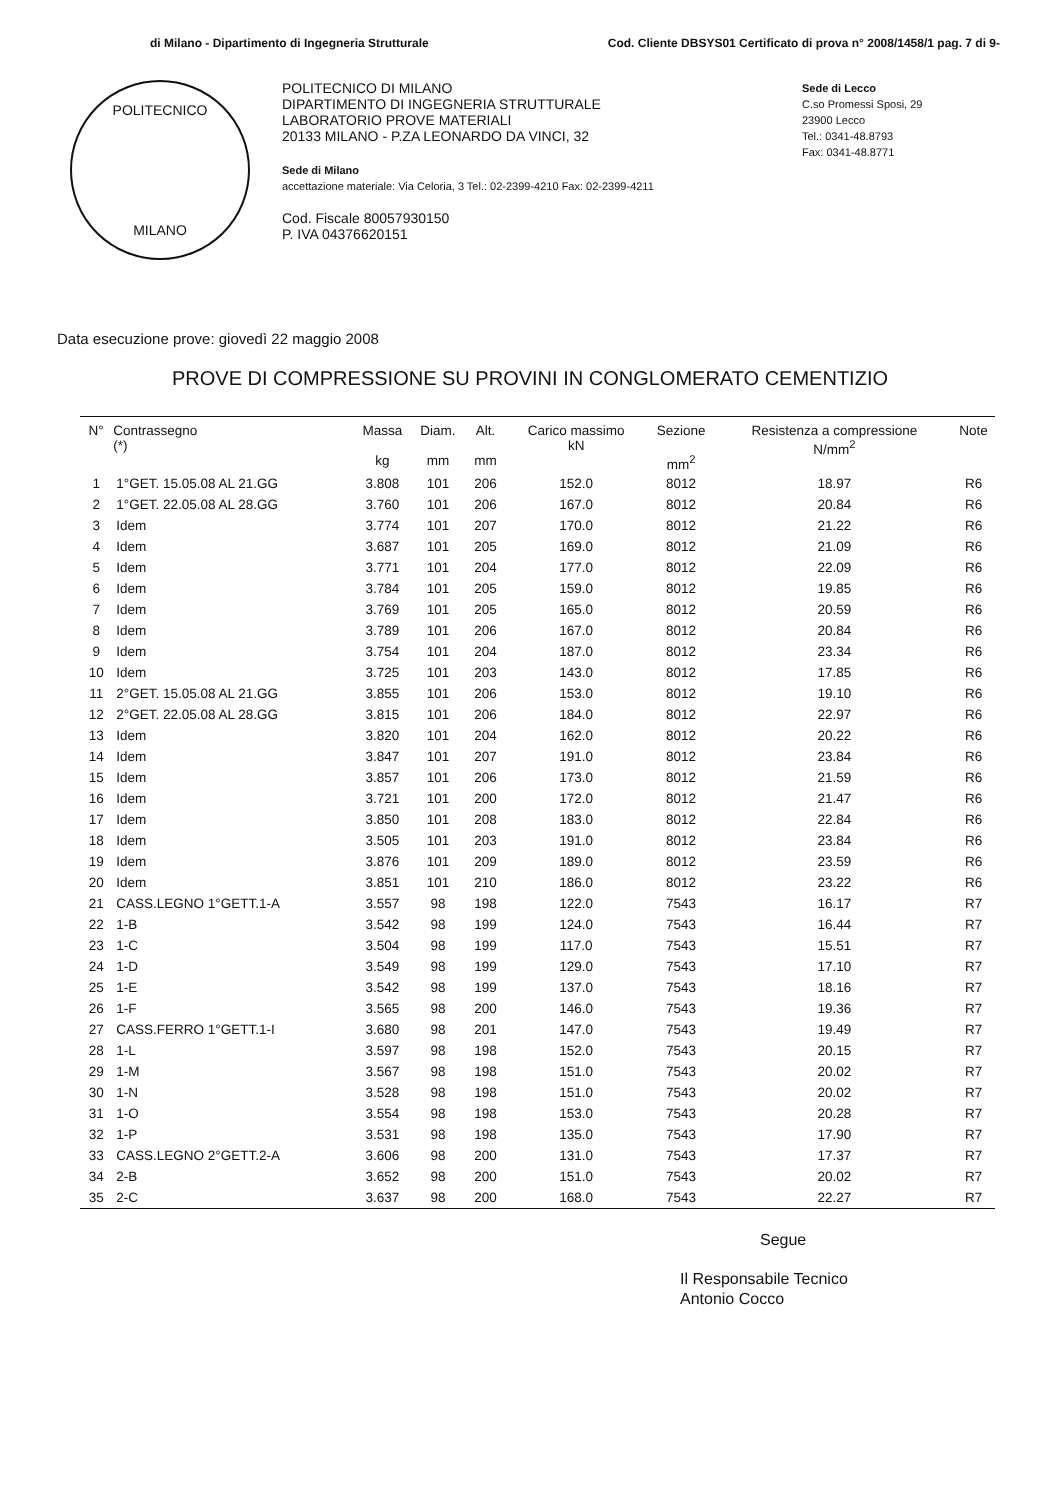di Milano - Dipartimento di Ingegneria Strutturale Cod. Cliente DBSYS01 Certificato di prova n° 2008/1458/1 pag. 7 di 9-
POLITECNICO
MILANO
POLITECNICO DI MILANO
DIPARTIMENTO DI INGEGNERIA STRUTTURALE
LABORATORIO PROVE MATERIALI
20133 MILANO - P.ZA LEONARDO DA VINCI, 32
Sede di Milano
accettazione materiale: Via Celoria, 3 Tel.: 02-2399-4210 Fax: 02-2399-4211
Cod. Fiscale 80057930150
P. IVA 04376620151
Sede di Lecco
C.so Promessi Sposi, 29
23900 Lecco
Tel.: 0341-48.8793
Fax: 0341-48.8771
Data esecuzione prove: giovedì 22 maggio 2008
PROVE DI COMPRESSIONE SU PROVINI IN CONGLOMERATO CEMENTIZIO
| N° | Contrassegno (*) | Massa kg | Diam. mm | Alt. mm | Carico massimo kN | Sezione mm<sup>2</sup> | Resistenza a compressione N/mm<sup>2</sup> | Note |
| --- | --- | --- | --- | --- | --- | --- | --- | --- |
| 1 | 1°GET. 15.05.08 AL 21.GG | 3.808 | 101 | 206 | 152.0 | 8012 | 18.97 | R6 |
| 2 | 1°GET. 22.05.08 AL 28.GG | 3.760 | 101 | 206 | 167.0 | 8012 | 20.84 | R6 |
| 3 | Idem | 3.774 | 101 | 207 | 170.0 | 8012 | 21.22 | R6 |
| 4 | Idem | 3.687 | 101 | 205 | 169.0 | 8012 | 21.09 | R6 |
| 5 | Idem | 3.771 | 101 | 204 | 177.0 | 8012 | 22.09 | R6 |
| 6 | Idem | 3.784 | 101 | 205 | 159.0 | 8012 | 19.85 | R6 |
| 7 | Idem | 3.769 | 101 | 205 | 165.0 | 8012 | 20.59 | R6 |
| 8 | Idem | 3.789 | 101 | 206 | 167.0 | 8012 | 20.84 | R6 |
| 9 | Idem | 3.754 | 101 | 204 | 187.0 | 8012 | 23.34 | R6 |
| 10 | Idem | 3.725 | 101 | 203 | 143.0 | 8012 | 17.85 | R6 |
| 11 | 2°GET. 15.05.08 AL 21.GG | 3.855 | 101 | 206 | 153.0 | 8012 | 19.10 | R6 |
| 12 | 2°GET. 22.05.08 AL 28.GG | 3.815 | 101 | 206 | 184.0 | 8012 | 22.97 | R6 |
| 13 | Idem | 3.820 | 101 | 204 | 162.0 | 8012 | 20.22 | R6 |
| 14 | Idem | 3.847 | 101 | 207 | 191.0 | 8012 | 23.84 | R6 |
| 15 | Idem | 3.857 | 101 | 206 | 173.0 | 8012 | 21.59 | R6 |
| 16 | Idem | 3.721 | 101 | 200 | 172.0 | 8012 | 21.47 | R6 |
| 17 | Idem | 3.850 | 101 | 208 | 183.0 | 8012 | 22.84 | R6 |
| 18 | Idem | 3.505 | 101 | 203 | 191.0 | 8012 | 23.84 | R6 |
| 19 | Idem | 3.876 | 101 | 209 | 189.0 | 8012 | 23.59 | R6 |
| 20 | Idem | 3.851 | 101 | 210 | 186.0 | 8012 | 23.22 | R6 |
| 21 | CASS.LEGNO 1°GETT.1-A | 3.557 | 98 | 198 | 122.0 | 7543 | 16.17 | R7 |
| 22 | 1-B | 3.542 | 98 | 199 | 124.0 | 7543 | 16.44 | R7 |
| 23 | 1-C | 3.504 | 98 | 199 | 117.0 | 7543 | 15.51 | R7 |
| 24 | 1-D | 3.549 | 98 | 199 | 129.0 | 7543 | 17.10 | R7 |
| 25 | 1-E | 3.542 | 98 | 199 | 137.0 | 7543 | 18.16 | R7 |
| 26 | 1-F | 3.565 | 98 | 200 | 146.0 | 7543 | 19.36 | R7 |
| 27 | CASS.FERRO 1°GETT.1-I | 3.680 | 98 | 201 | 147.0 | 7543 | 19.49 | R7 |
| 28 | 1-L | 3.597 | 98 | 198 | 152.0 | 7543 | 20.15 | R7 |
| 29 | 1-M | 3.567 | 98 | 198 | 151.0 | 7543 | 20.02 | R7 |
| 30 | 1-N | 3.528 | 98 | 198 | 151.0 | 7543 | 20.02 | R7 |
| 31 | 1-O | 3.554 | 98 | 198 | 153.0 | 7543 | 20.28 | R7 |
| 32 | 1-P | 3.531 | 98 | 198 | 135.0 | 7543 | 17.90 | R7 |
| 33 | CASS.LEGNO 2°GETT.2-A | 3.606 | 98 | 200 | 131.0 | 7543 | 17.37 | R7 |
| 34 | 2-B | 3.652 | 98 | 200 | 151.0 | 7543 | 20.02 | R7 |
| 35 | 2-C | 3.637 | 98 | 200 | 168.0 | 7543 | 22.27 | R7 |
Segue
Il Responsabile Tecnico
Antonio Cocco